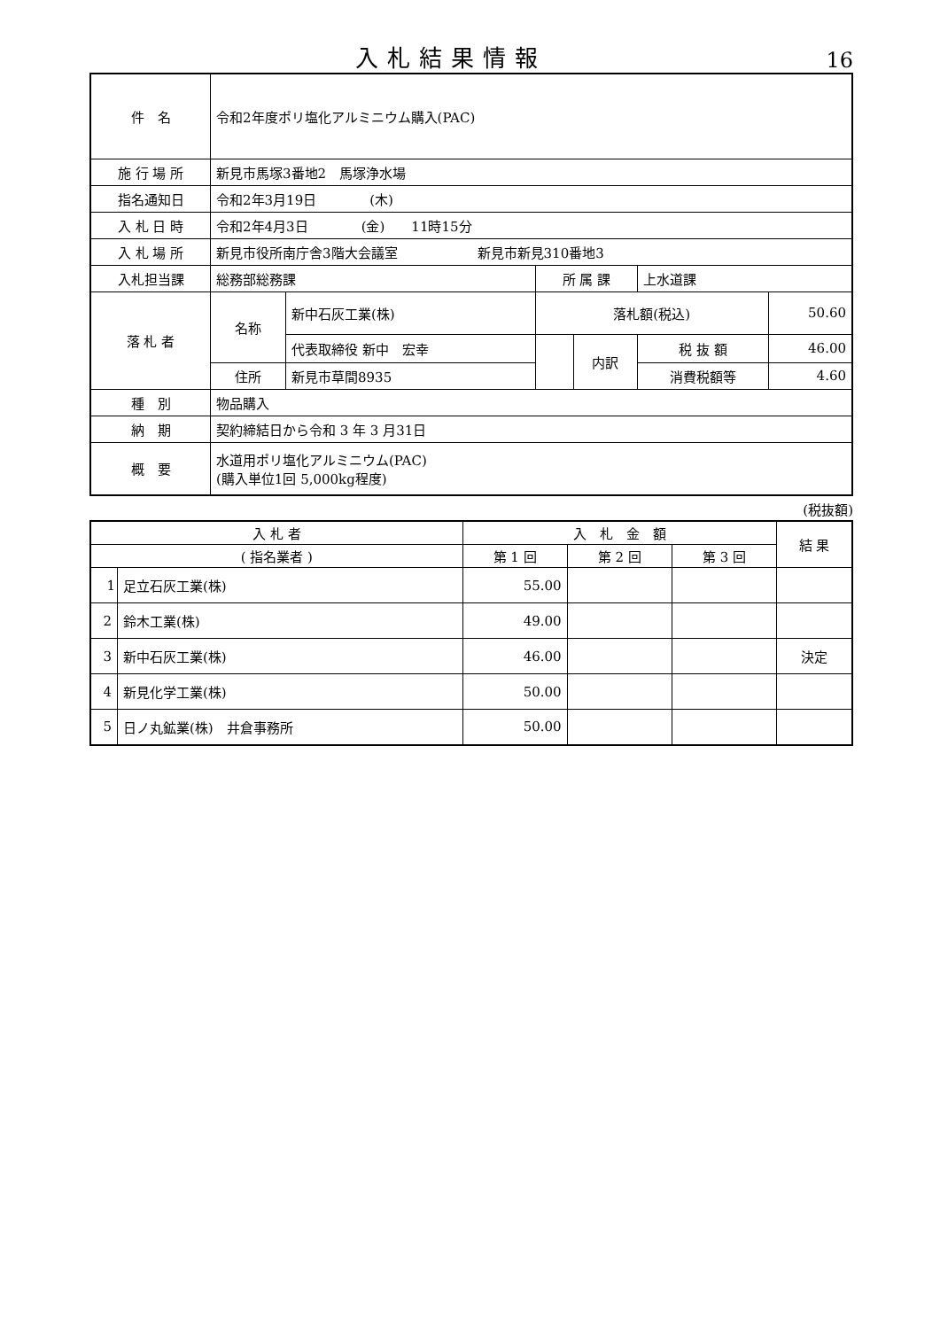入札結果情報
16
| 件 名 | 令和2年度ポリ塩化アルミニウム購入(PAC) | | | | | |
| 施 行 場 所 | 新見市馬塚3番地2 馬塚浄水場 | | | | | |
| 指名通知日 | 令和2年3月19日 (木) | | | | | |
| 入 札 日 時 | 令和2年4月3日 (金) 11時15分 | | | | | |
| 入 札 場 所 | 新見市役所南庁舎3階大会議室 新見市新見310番地3 | | | | | |
| 入札担当課 | 総務部総務課 | | 所 属 課 | | 上水道課 | |
| 落 札 者 | 名称 | 新中石灰工業(株) | 落札額(税込) | | | 50.60 |
| | | 代表取締役 新中 宏幸 | | 内訳 | 税 抜 額 | 46.00 |
| | 住所 | 新見市草間8935 | | | 消費税額等 | 4.60 |
| 種 別 | 物品購入 | | | | | |
| 納 期 | 契約締結日から令和 3 年 3 月31日 | | | | | |
| 概 要 | 水道用ポリ塩化アルミニウム(PAC) (購入単位1回 5,000kg程度) | | | | | |
(税抜額)
| 入 札 者 | | 入 札 金 額 | | | 結 果 |
| --- | --- | --- | --- | --- | --- |
| ( 指名業者 ) | | 第 1 回 | 第 2 回 | 第 3 回 | |
| 1 | 足立石灰工業(株) | 55.00 | | | |
| 2 | 鈴木工業(株) | 49.00 | | | |
| 3 | 新中石灰工業(株) | 46.00 | | | 決定 |
| 4 | 新見化学工業(株) | 50.00 | | | |
| 5 | 日ノ丸鉱業(株) 井倉事務所 | 50.00 | | | |